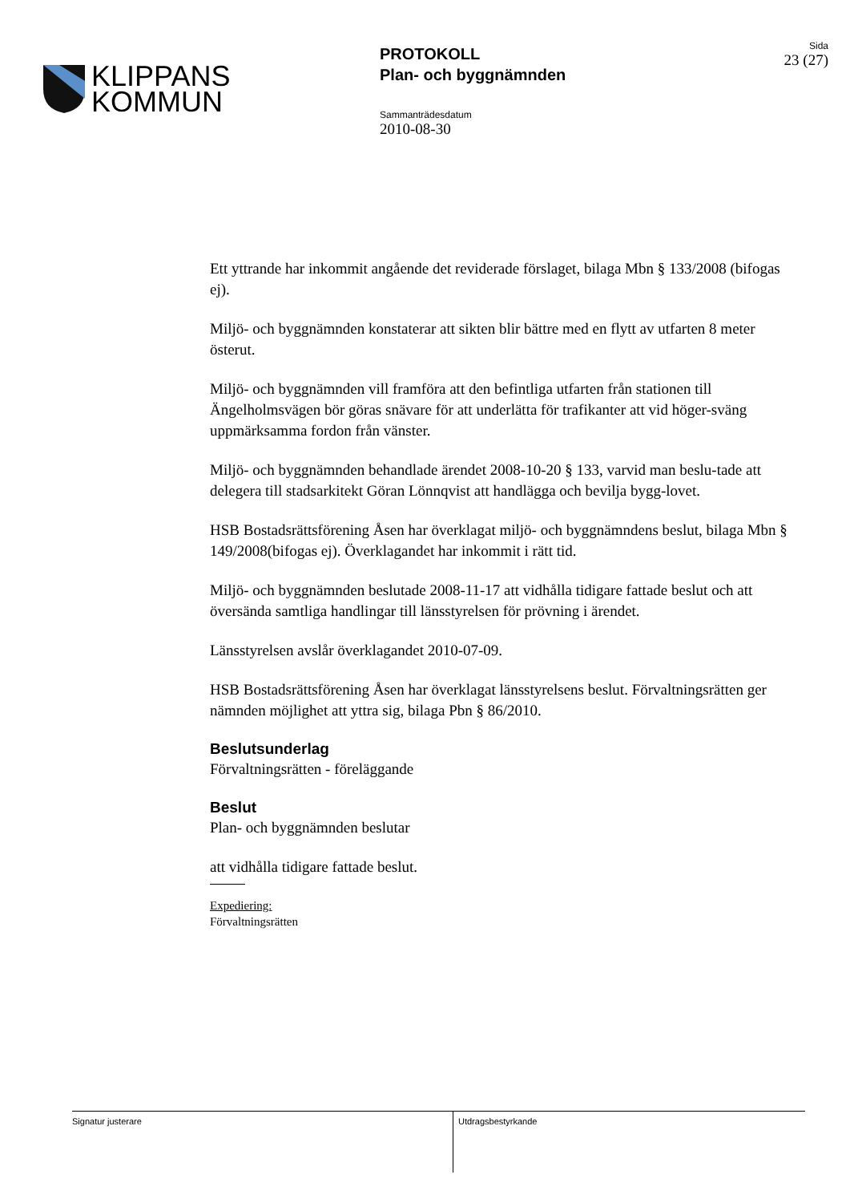KLIPPANS
KOMMUN
PROTOKOLL
Plan- och byggnämnden
Sammanträdesdatum
2010-08-30
Sida
23 (27)
Ett yttrande har inkommit angående det reviderade förslaget, bilaga Mbn § 133/2008 (bifogas ej).
Miljö- och byggnämnden konstaterar att sikten blir bättre med en flytt av utfarten 8 meter österut.
Miljö- och byggnämnden vill framföra att den befintliga utfarten från stationen till Ängelholmsvägen bör göras snävare för att underlätta för trafikanter att vid höger-sväng uppmärksamma fordon från vänster.
Miljö- och byggnämnden behandlade ärendet 2008-10-20 § 133, varvid man beslu-tade att delegera till stadsarkitekt Göran Lönnqvist att handlägga och bevilja bygg-lovet.
HSB Bostadsrättsförening Åsen har överklagat miljö- och byggnämndens beslut, bilaga Mbn § 149/2008(bifogas ej). Överklagandet har inkommit i rätt tid.
Miljö- och byggnämnden beslutade 2008-11-17 att vidhålla tidigare fattade beslut och att översända samtliga handlingar till länsstyrelsen för prövning i ärendet.
Länsstyrelsen avslår överklagandet 2010-07-09.
HSB Bostadsrättsförening Åsen har överklagat länsstyrelsens beslut. Förvaltningsrätten ger nämnden möjlighet att yttra sig, bilaga Pbn § 86/2010.
Beslutsunderlag
Förvaltningsrätten - föreläggande
Beslut
Plan- och byggnämnden beslutar
att vidhålla tidigare fattade beslut.
Expediering:
Förvaltningsrätten
Signatur justerare Utdragsbestyrkande